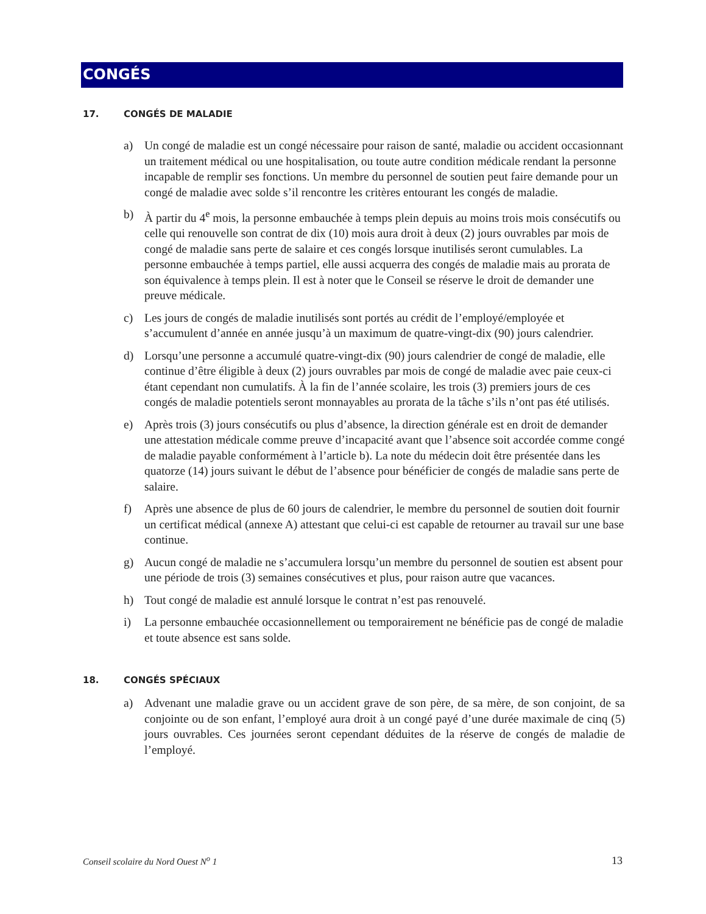CONGÉS
17. CONGÉS DE MALADIE
a) Un congé de maladie est un congé nécessaire pour raison de santé, maladie ou accident occasionnant un traitement médical ou une hospitalisation, ou toute autre condition médicale rendant la personne incapable de remplir ses fonctions. Un membre du personnel de soutien peut faire demande pour un congé de maladie avec solde s’il rencontre les critères entourant les congés de maladie.
b) À partir du 4<sup>e</sup> mois, la personne embauchée à temps plein depuis au moins trois mois consécutifs ou celle qui renouvelle son contrat de dix (10) mois aura droit à deux (2) jours ouvrables par mois de congé de maladie sans perte de salaire et ces congés lorsque inutilisés seront cumulables. La personne embauchée à temps partiel, elle aussi acquerra des congés de maladie mais au prorata de son équivalence à temps plein. Il est à noter que le Conseil se réserve le droit de demander une preuve médicale.
c) Les jours de congés de maladie inutilisés sont portés au crédit de l’employé/employée et s’accumulent d’année en année jusqu’à un maximum de quatre-vingt-dix (90) jours calendrier.
d) Lorsqu’une personne a accumulé quatre-vingt-dix (90) jours calendrier de congé de maladie, elle continue d’être éligible à deux (2) jours ouvrables par mois de congé de maladie avec paie ceux-ci étant cependant non cumulatifs. À la fin de l’année scolaire, les trois (3) premiers jours de ces congés de maladie potentiels seront monnayables au prorata de la tâche s’ils n’ont pas été utilisés.
e) Après trois (3) jours consécutifs ou plus d’absence, la direction générale est en droit de demander une attestation médicale comme preuve d’incapacité avant que l’absence soit accordée comme congé de maladie payable conformément à l’article b). La note du médecin doit être présentée dans les quatorze (14) jours suivant le début de l’absence pour bénéficier de congés de maladie sans perte de salaire.
f) Après une absence de plus de 60 jours de calendrier, le membre du personnel de soutien doit fournir un certificat médical (annexe A) attestant que celui-ci est capable de retourner au travail sur une base continue.
g) Aucun congé de maladie ne s’accumulera lorsqu’un membre du personnel de soutien est absent pour une période de trois (3) semaines consécutives et plus, pour raison autre que vacances.
h) Tout congé de maladie est annulé lorsque le contrat n’est pas renouvelé.
i) La personne embauchée occasionnellement ou temporairement ne bénéficie pas de congé de maladie et toute absence est sans solde.
18. CONGÉS SPÉCIAUX
a) Advenant une maladie grave ou un accident grave de son père, de sa mère, de son conjoint, de sa conjointe ou de son enfant, l’employé aura droit à un congé payé d’une durée maximale de cinq (5) jours ouvrables. Ces journées seront cependant déduites de la réserve de congés de maladie de l’employé.
Conseil scolaire du Nord Ouest N<sup>o</sup> 1 13